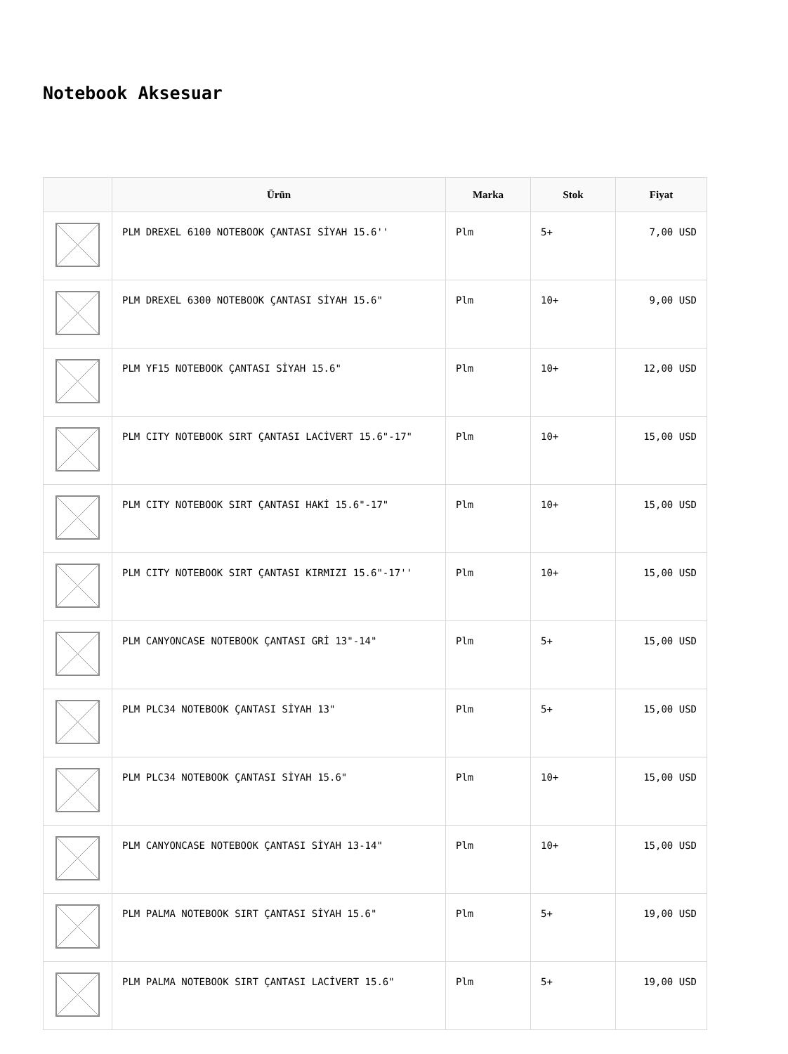Notebook Aksesuar
| | Ürün | Marka | Stok | Fiyat |
| --- | --- | --- | --- | --- |
| | PLM DREXEL 6100 NOTEBOOK ÇANTASI SİYAH 15.6'' | Plm | 5+ | 7,00 USD |
| | PLM DREXEL 6300 NOTEBOOK ÇANTASI SİYAH 15.6" | Plm | 10+ | 9,00 USD |
| | PLM YF15 NOTEBOOK ÇANTASI SİYAH 15.6" | Plm | 10+ | 12,00 USD |
| | PLM CITY NOTEBOOK SIRT ÇANTASI LACİVERT 15.6"-17" | Plm | 10+ | 15,00 USD |
| | PLM CITY NOTEBOOK SIRT ÇANTASI HAKİ 15.6"-17" | Plm | 10+ | 15,00 USD |
| | PLM CITY NOTEBOOK SIRT ÇANTASI KIRMIZI 15.6"-17'' | Plm | 10+ | 15,00 USD |
| | PLM CANYONCASE NOTEBOOK ÇANTASI GRİ 13"-14" | Plm | 5+ | 15,00 USD |
| | PLM PLC34 NOTEBOOK ÇANTASI SİYAH 13" | Plm | 5+ | 15,00 USD |
| | PLM PLC34 NOTEBOOK ÇANTASI SİYAH 15.6" | Plm | 10+ | 15,00 USD |
| | PLM CANYONCASE NOTEBOOK ÇANTASI SİYAH 13-14" | Plm | 10+ | 15,00 USD |
| | PLM PALMA NOTEBOOK SIRT ÇANTASI SİYAH 15.6" | Plm | 5+ | 19,00 USD |
| | PLM PALMA NOTEBOOK SIRT ÇANTASI LACİVERT 15.6" | Plm | 5+ | 19,00 USD |